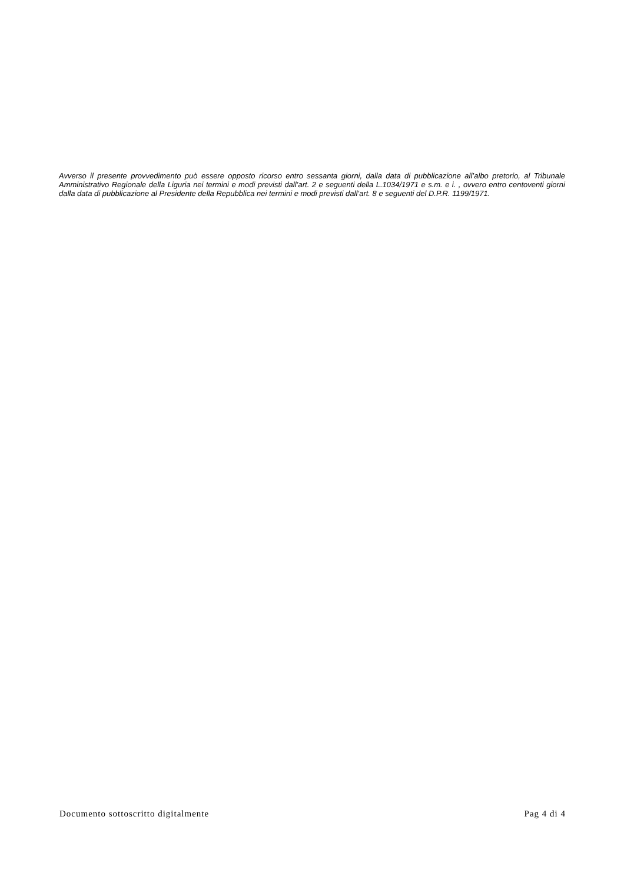Avverso il presente provvedimento può essere opposto ricorso entro sessanta giorni, dalla data di pubblicazione all’albo pretorio, al Tribunale Amministrativo Regionale della Liguria nei termini e modi previsti dall’art. 2 e seguenti della L.1034/1971 e s.m. e i. , ovvero entro centoventi giorni dalla data di pubblicazione al Presidente della Repubblica nei termini e modi previsti dall’art. 8 e seguenti del D.P.R. 1199/1971.
Documento sottoscritto digitalmente Pag 4 di 4